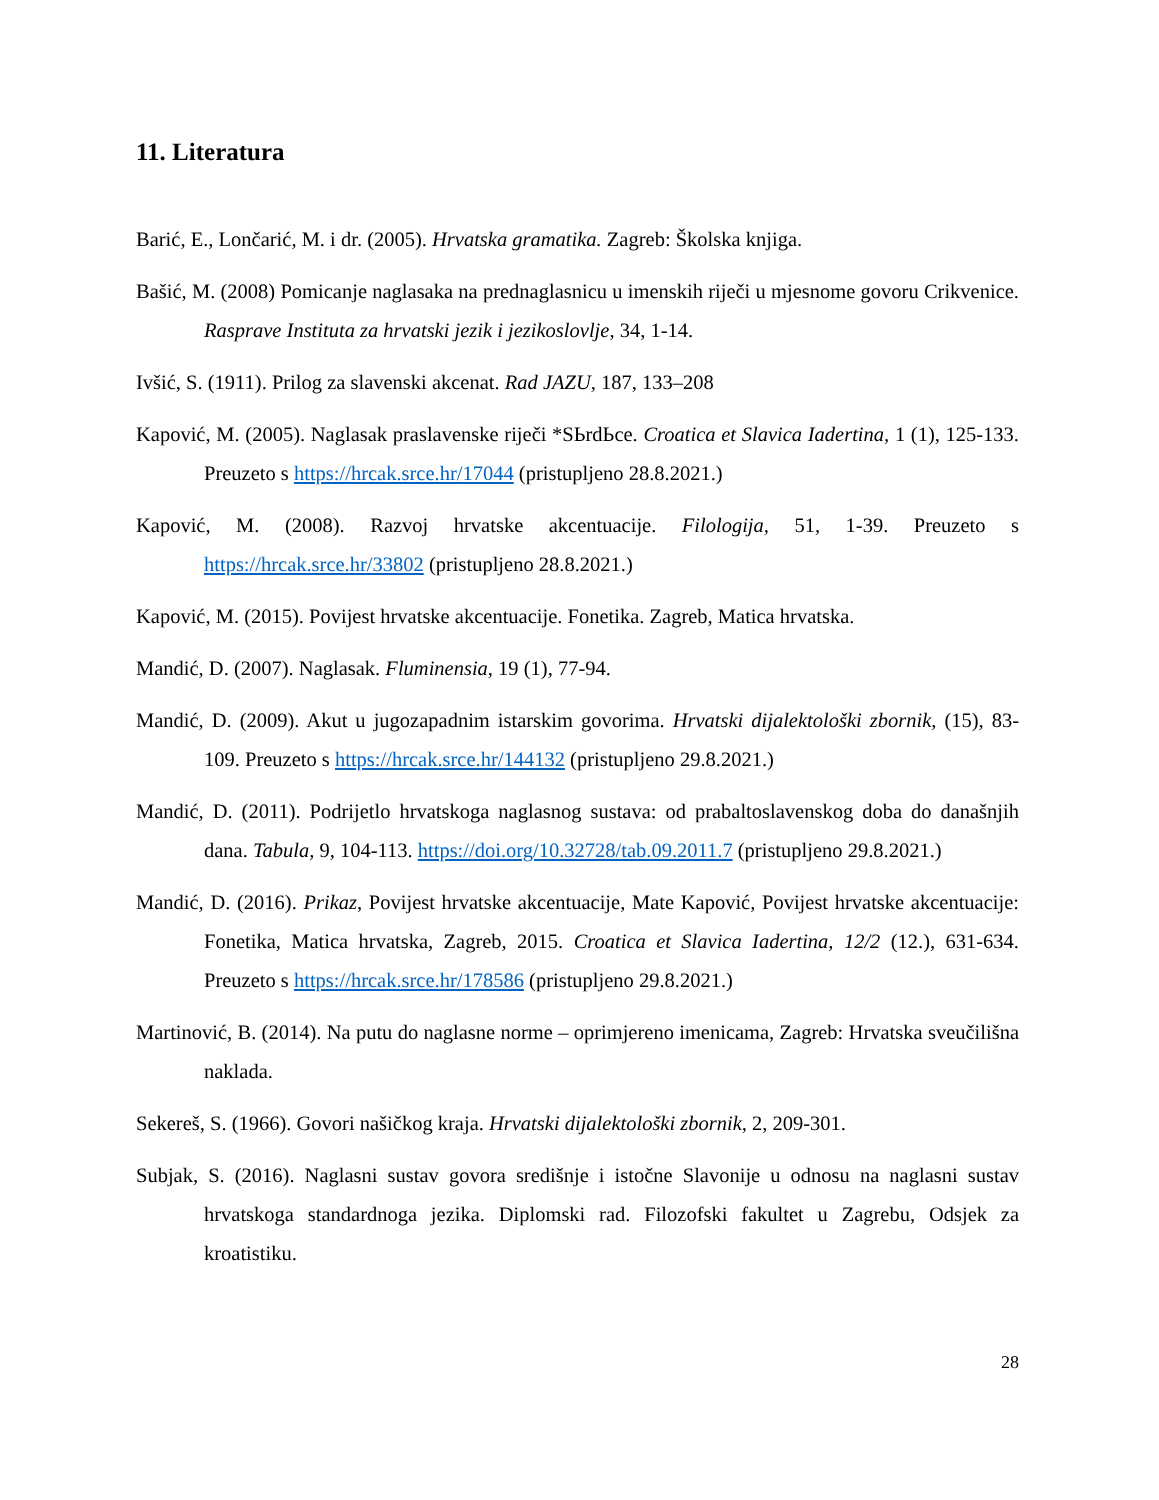11. Literatura
Barić, E., Lončarić, M. i dr. (2005). Hrvatska gramatika. Zagreb: Školska knjiga.
Bašić, M. (2008) Pomicanje naglasaka na prednaglasnicu u imenskih riječi u mjesnome govoru Crikvenice. Rasprave Instituta za hrvatski jezik i jezikoslovlje, 34, 1-14.
Ivšić, S. (1911). Prilog za slavenski akcenat. Rad JAZU, 187, 133–208
Kapović, M. (2005). Naglasak praslavenske riječi *SЬrdЬce. Croatica et Slavica Iadertina, 1 (1), 125-133. Preuzeto s https://hrcak.srce.hr/17044 (pristupljeno 28.8.2021.)
Kapović, M. (2008). Razvoj hrvatske akcentuacije. Filologija, 51, 1-39. Preuzeto s https://hrcak.srce.hr/33802 (pristupljeno 28.8.2021.)
Kapović, M. (2015). Povijest hrvatske akcentuacije. Fonetika. Zagreb, Matica hrvatska.
Mandić, D. (2007). Naglasak. Fluminensia, 19 (1), 77-94.
Mandić, D. (2009). Akut u jugozapadnim istarskim govorima. Hrvatski dijalektološki zbornik, (15), 83-109. Preuzeto s https://hrcak.srce.hr/144132 (pristupljeno 29.8.2021.)
Mandić, D. (2011). Podrijetlo hrvatskoga naglasnog sustava: od prabaltoslavenskog doba do današnjih dana. Tabula, 9, 104-113. https://doi.org/10.32728/tab.09.2011.7 (pristupljeno 29.8.2021.)
Mandić, D. (2016). Prikaz, Povijest hrvatske akcentuacije, Mate Kapović, Povijest hrvatske akcentuacije: Fonetika, Matica hrvatska, Zagreb, 2015. Croatica et Slavica Iadertina, 12/2 (12.), 631-634. Preuzeto s https://hrcak.srce.hr/178586 (pristupljeno 29.8.2021.)
Martinović, B. (2014). Na putu do naglasne norme – oprimjereno imenicama, Zagreb: Hrvatska sveučilišna naklada.
Sekereš, S. (1966). Govori našičkog kraja. Hrvatski dijalektološki zbornik, 2, 209-301.
Subjak, S. (2016). Naglasni sustav govora središnje i istočne Slavonije u odnosu na naglasni sustav hrvatskoga standardnoga jezika. Diplomski rad. Filozofski fakultet u Zagrebu, Odsjek za kroatistiku.
28